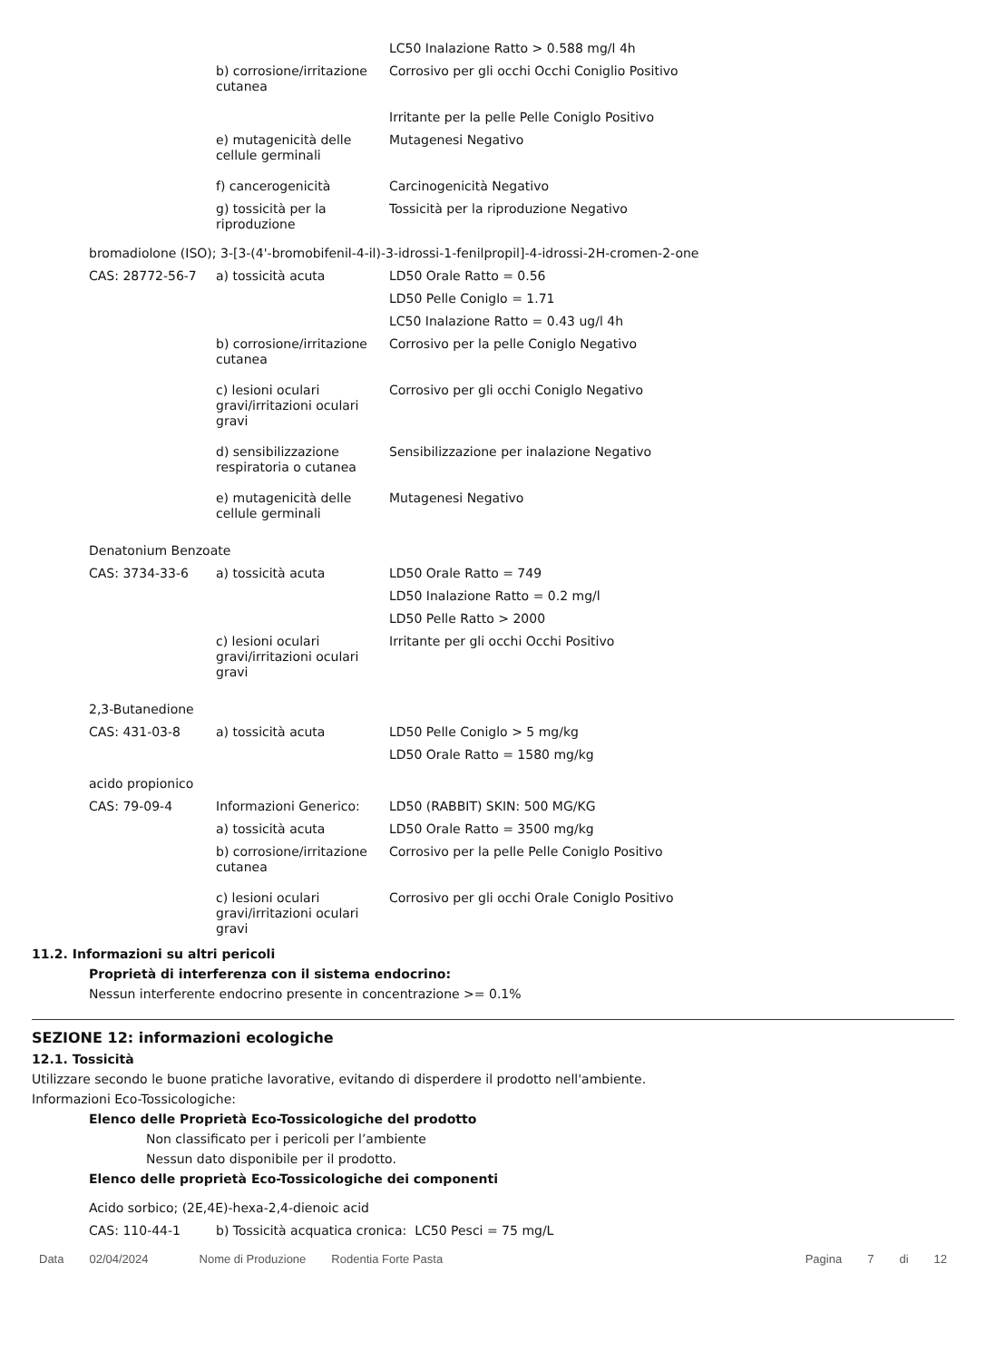| | | LC50 Inalazione Ratto > 0.588 mg/l 4h |
| | b) corrosione/irritazione cutanea | Corrosivo per gli occhi Occhi Coniglio Positivo |
| | | Irritante per la pelle Pelle Coniglo Positivo |
| | e) mutagenicità delle cellule germinali | Mutagenesi Negativo |
| | f) cancerogenicità | Carcinogenicità Negativo |
| | g) tossicità per la riproduzione | Tossicità per la riproduzione Negativo |
bromadiolone (ISO); 3-[3-(4'-bromobifenil-4-il)-3-idrossi-1-fenilpropil]-4-idrossi-2H-cromen-2-one
| CAS: 28772-56-7 | a) tossicità acuta | LD50 Orale Ratto = 0.56 |
| | | LD50 Pelle Coniglo = 1.71 |
| | | LC50 Inalazione Ratto = 0.43 ug/l 4h |
| | b) corrosione/irritazione cutanea | Corrosivo per la pelle Coniglo Negativo |
| | c) lesioni oculari gravi/irritazioni oculari gravi | Corrosivo per gli occhi Coniglo Negativo |
| | d) sensibilizzazione respiratoria o cutanea | Sensibilizzazione per inalazione Negativo |
| | e) mutagenicità delle cellule germinali | Mutagenesi Negativo |
Denatonium Benzoate
| CAS: 3734-33-6 | a) tossicità acuta | LD50 Orale Ratto = 749 |
| | | LD50 Inalazione Ratto = 0.2 mg/l |
| | | LD50 Pelle Ratto > 2000 |
| | c) lesioni oculari gravi/irritazioni oculari gravi | Irritante per gli occhi Occhi Positivo |
2,3-Butanedione
| CAS: 431-03-8 | a) tossicità acuta | LD50 Pelle Coniglo > 5 mg/kg |
| | | LD50 Orale Ratto = 1580 mg/kg |
acido propionico
| CAS: 79-09-4 | Informazioni Generico: | LD50 (RABBIT) SKIN: 500 MG/KG |
| | a) tossicità acuta | LD50 Orale Ratto = 3500 mg/kg |
| | b) corrosione/irritazione cutanea | Corrosivo per la pelle Pelle Coniglo Positivo |
| | c) lesioni oculari gravi/irritazioni oculari gravi | Corrosivo per gli occhi Orale Coniglo Positivo |
11.2. Informazioni su altri pericoli
Proprietà di interferenza con il sistema endocrino:
Nessun interferente endocrino presente in concentrazione >= 0.1%
SEZIONE 12: informazioni ecologiche
12.1. Tossicità
Utilizzare secondo le buone pratiche lavorative, evitando di disperdere il prodotto nell'ambiente.
Informazioni Eco-Tossicologiche:
Elenco delle Proprietà Eco-Tossicologiche del prodotto
Non classificato per i pericoli per l’ambiente
Nessun dato disponibile per il prodotto.
Elenco delle proprietà Eco-Tossicologiche dei componenti
Acido sorbico; (2E,4E)-hexa-2,4-dienoic acid
| CAS: 110-44-1 | b) Tossicità acquatica cronica: LC50 Pesci = 75 mg/L |
Data 02/04/2024 Nome di Produzione Rodentia Forte Pasta Pagina 7 di 12